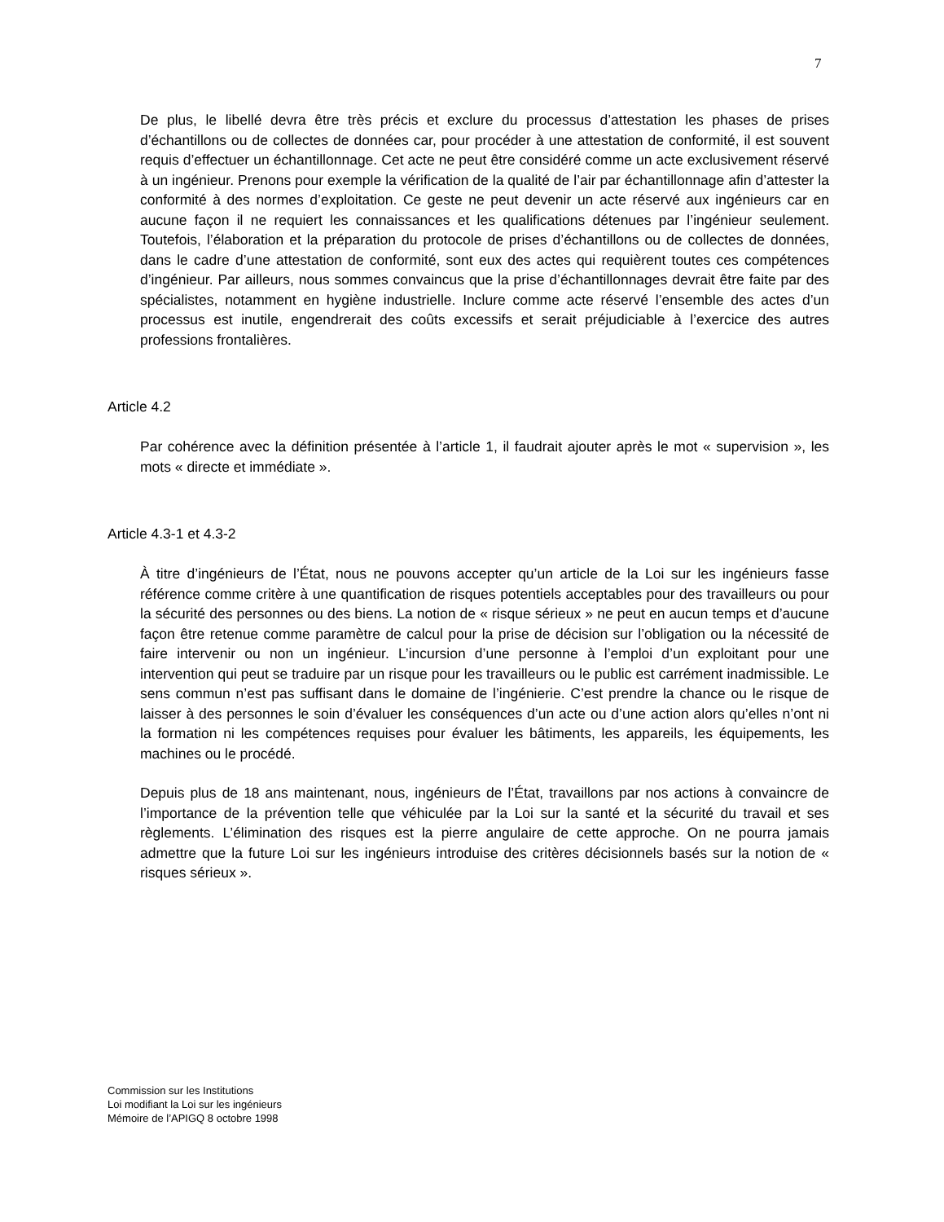7
De plus, le libellé devra être très précis et exclure du processus d’attestation les phases de prises d’échantillons ou de collectes de données car, pour procéder à une attestation de conformité, il est souvent requis d’effectuer un échantillonnage. Cet acte ne peut être considéré comme un acte exclusivement réservé à un ingénieur. Prenons pour exemple la vérification de la qualité de l’air par échantillonnage afin d’attester la conformité à des normes d’exploitation. Ce geste ne peut devenir un acte réservé aux ingénieurs car en aucune façon il ne requiert les connaissances et les qualifications détenues par l’ingénieur seulement. Toutefois, l’élaboration et la préparation du protocole de prises d’échantillons ou de collectes de données, dans le cadre d’une attestation de conformité, sont eux des actes qui requièrent toutes ces compétences d’ingénieur. Par ailleurs, nous sommes convaincus que la prise d’échantillonnages devrait être faite par des spécialistes, notamment en hygiène industrielle. Inclure comme acte réservé l’ensemble des actes d’un processus est inutile, engendrerait des coûts excessifs et serait préjudiciable à l’exercice des autres professions frontalières.
Article 4.2
Par cohérence avec la définition présentée à l’article 1, il faudrait ajouter après le mot « supervision », les mots « directe et immédiate ».
Article 4.3-1 et 4.3-2
À titre d’ingénieurs de l’État, nous ne pouvons accepter qu’un article de la Loi sur les ingénieurs fasse référence comme critère à une quantification de risques potentiels acceptables pour des travailleurs ou pour la sécurité des personnes ou des biens. La notion de « risque sérieux » ne peut en aucun temps et d’aucune façon être retenue comme paramètre de calcul pour la prise de décision sur l’obligation ou la nécessité de faire intervenir ou non un ingénieur. L’incursion d’une personne à l’emploi d’un exploitant pour une intervention qui peut se traduire par un risque pour les travailleurs ou le public est carrément inadmissible. Le sens commun n’est pas suffisant dans le domaine de l’ingénierie. C’est prendre la chance ou le risque de laisser à des personnes le soin d’évaluer les conséquences d’un acte ou d’une action alors qu’elles n’ont ni la formation ni les compétences requises pour évaluer les bâtiments, les appareils, les équipements, les machines ou le procédé.
Depuis plus de 18 ans maintenant, nous, ingénieurs de l’État, travaillons par nos actions à convaincre de l’importance de la prévention telle que véhiculée par la Loi sur la santé et la sécurité du travail et ses règlements. L’élimination des risques est la pierre angulaire de cette approche. On ne pourra jamais admettre que la future Loi sur les ingénieurs introduise des critères décisionnels basés sur la notion de « risques sérieux ».
Commission sur les Institutions
Loi modifiant la Loi sur les ingénieurs
Mémoire de l’APIGQ 8 octobre 1998